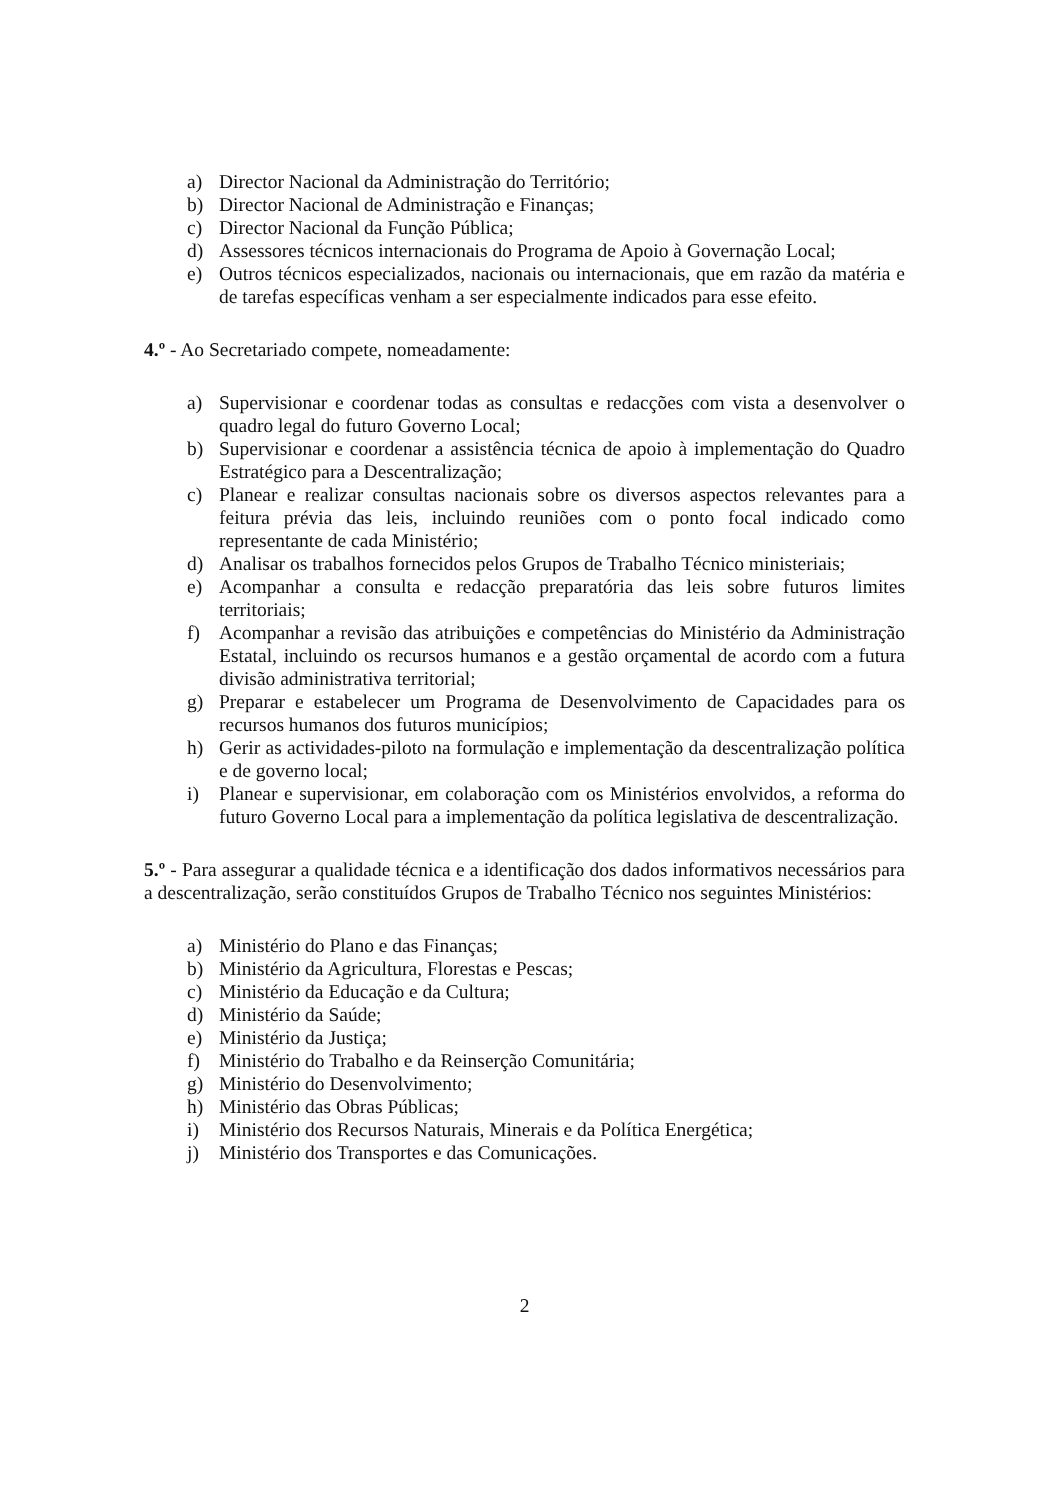a) Director Nacional da Administração do Território;
b) Director Nacional de Administração e Finanças;
c) Director Nacional da Função Pública;
d) Assessores técnicos internacionais do Programa de Apoio à Governação Local;
e) Outros técnicos especializados, nacionais ou internacionais, que em razão da matéria e de tarefas específicas venham a ser especialmente indicados para esse efeito.
4.º - Ao Secretariado compete, nomeadamente:
a) Supervisionar e coordenar todas as consultas e redacções com vista a desenvolver o quadro legal do futuro Governo Local;
b) Supervisionar e coordenar a assistência técnica de apoio à implementação do Quadro Estratégico para a Descentralização;
c) Planear e realizar consultas nacionais sobre os diversos aspectos relevantes para a feitura prévia das leis, incluindo reuniões com o ponto focal indicado como representante de cada Ministério;
d) Analisar os trabalhos fornecidos pelos Grupos de Trabalho Técnico ministeriais;
e) Acompanhar a consulta e redacção preparatória das leis sobre futuros limites territoriais;
f) Acompanhar a revisão das atribuições e competências do Ministério da Administração Estatal, incluindo os recursos humanos e a gestão orçamental de acordo com a futura divisão administrativa territorial;
g) Preparar e estabelecer um Programa de Desenvolvimento de Capacidades para os recursos humanos dos futuros municípios;
h) Gerir as actividades-piloto na formulação e implementação da descentralização política e de governo local;
i) Planear e supervisionar, em colaboração com os Ministérios envolvidos, a reforma do futuro Governo Local para a implementação da política legislativa de descentralização.
5.º - Para assegurar a qualidade técnica e a identificação dos dados informativos necessários para a descentralização, serão constituídos Grupos de Trabalho Técnico nos seguintes Ministérios:
a) Ministério do Plano e das Finanças;
b) Ministério da Agricultura, Florestas e Pescas;
c) Ministério da Educação e da Cultura;
d) Ministério da Saúde;
e) Ministério da Justiça;
f) Ministério do Trabalho e da Reinserção Comunitária;
g) Ministério do Desenvolvimento;
h) Ministério das Obras Públicas;
i) Ministério dos Recursos Naturais, Minerais e da Política Energética;
j) Ministério dos Transportes e das Comunicações.
2